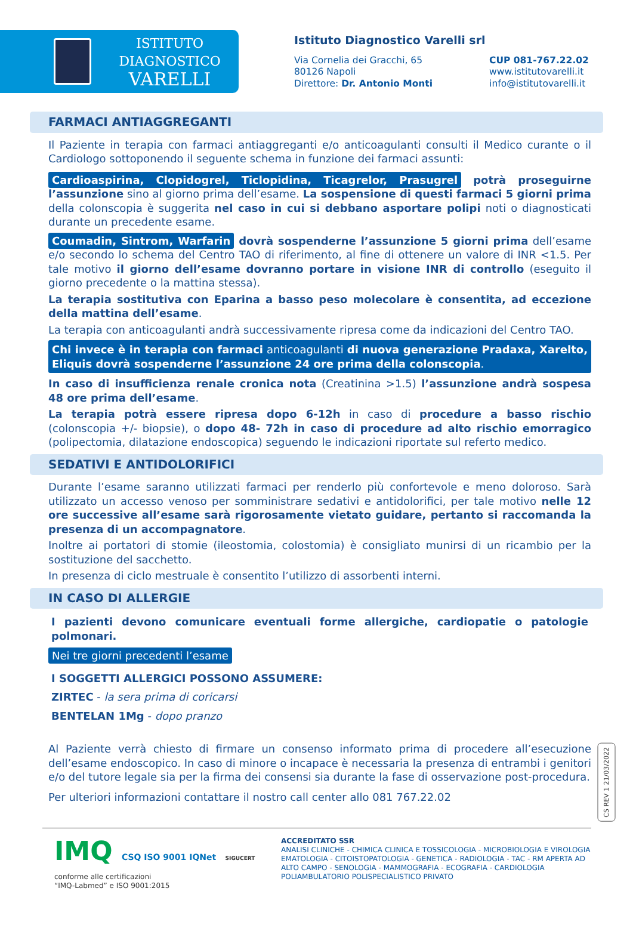ISTITUTO DIAGNOSTICO
VARELLI
Istituto Diagnostico Varelli srl
Via Cornelia dei Gracchi, 65
80126 Napoli
Direttore: Dr. Antonio Monti
CUP 081-767.22.02
www.istitutovarelli.it
info@istitutovarelli.it
FARMACI ANTIAGGREGANTI
Il Paziente in terapia con farmaci antiaggreganti e/o anticoagulanti consulti il Medico curante o il Cardiologo sottoponendo il seguente schema in funzione dei farmaci assunti:
Cardioaspirina, Clopidogrel, Ticlopidina, Ticagrelor, Prasugrel potrà proseguirne l’assunzione sino al giorno prima dell’esame. La sospensione di questi farmaci 5 giorni prima della colonscopia è suggerita nel caso in cui si debbano asportare polipi noti o diagnosticati durante un precedente esame.
Coumadin, Sintrom, Warfarin dovrà sospenderne l’assunzione 5 giorni prima dell’esame e/o secondo lo schema del Centro TAO di riferimento, al fine di ottenere un valore di INR <1.5. Per tale motivo il giorno dell’esame dovranno portare in visione INR di controllo (eseguito il giorno precedente o la mattina stessa).
La terapia sostitutiva con Eparina a basso peso molecolare è consentita, ad eccezione della mattina dell’esame.
La terapia con anticoagulanti andrà successivamente ripresa come da indicazioni del Centro TAO.
Chi invece è in terapia con farmaci anticoagulanti di nuova generazione Pradaxa, Xarelto, Eliquis dovrà sospenderne l’assunzione 24 ore prima della colonscopia.
In caso di insufficienza renale cronica nota (Creatinina >1.5) l’assunzione andrà sospesa 48 ore prima dell’esame.
La terapia potrà essere ripresa dopo 6-12h in caso di procedure a basso rischio (colonscopia +/- biopsie), o dopo 48- 72h in caso di procedure ad alto rischio emorragico (polipectomia, dilatazione endoscopica) seguendo le indicazioni riportate sul referto medico.
SEDATIVI E ANTIDOLORIFICI
Durante l’esame saranno utilizzati farmaci per renderlo più confortevole e meno doloroso. Sarà utilizzato un accesso venoso per somministrare sedativi e antidolorifici, per tale motivo nelle 12 ore successive all’esame sarà rigorosamente vietato guidare, pertanto si raccomanda la presenza di un accompagnatore.
Inoltre ai portatori di stomie (ileostomia, colostomia) è consigliato munirsi di un ricambio per la sostituzione del sacchetto.
In presenza di ciclo mestruale è consentito l’utilizzo di assorbenti interni.
IN CASO DI ALLERGIE
I pazienti devono comunicare eventuali forme allergiche, cardiopatie o patologie polmonari.
Nei tre giorni precedenti l’esame
I SOGGETTI ALLERGICI POSSONO ASSUMERE:
ZIRTEC - la sera prima di coricarsi
BENTELAN 1Mg - dopo pranzo
Al Paziente verrà chiesto di firmare un consenso informato prima di procedere all’esecuzione dell’esame endoscopico. In caso di minore o incapace è necessaria la presenza di entrambi i genitori e/o del tutore legale sia per la firma dei consensi sia durante la fase di osservazione post-procedura.
Per ulteriori informazioni contattare il nostro call center allo 081 767.22.02
CS REV 1 21/03/2022
IMQ CSQ ISO 9001 IQNet SIGUCERT
conforme alle certificazioni
“IMQ-Labmed” e ISO 9001:2015
ACCREDITATO SSR
ANALISI CLINICHE - CHIMICA CLINICA E TOSSICOLOGIA - MICROBIOLOGIA E VIROLOGIA
EMATOLOGIA - CITOISTOPATOLOGIA - GENETICA - RADIOLOGIA - TAC - RM APERTA AD
ALTO CAMPO - SENOLOGIA - MAMMOGRAFIA - ECOGRAFIA - CARDIOLOGIA
POLIAMBULATORIO POLISPECIALISTICO PRIVATO